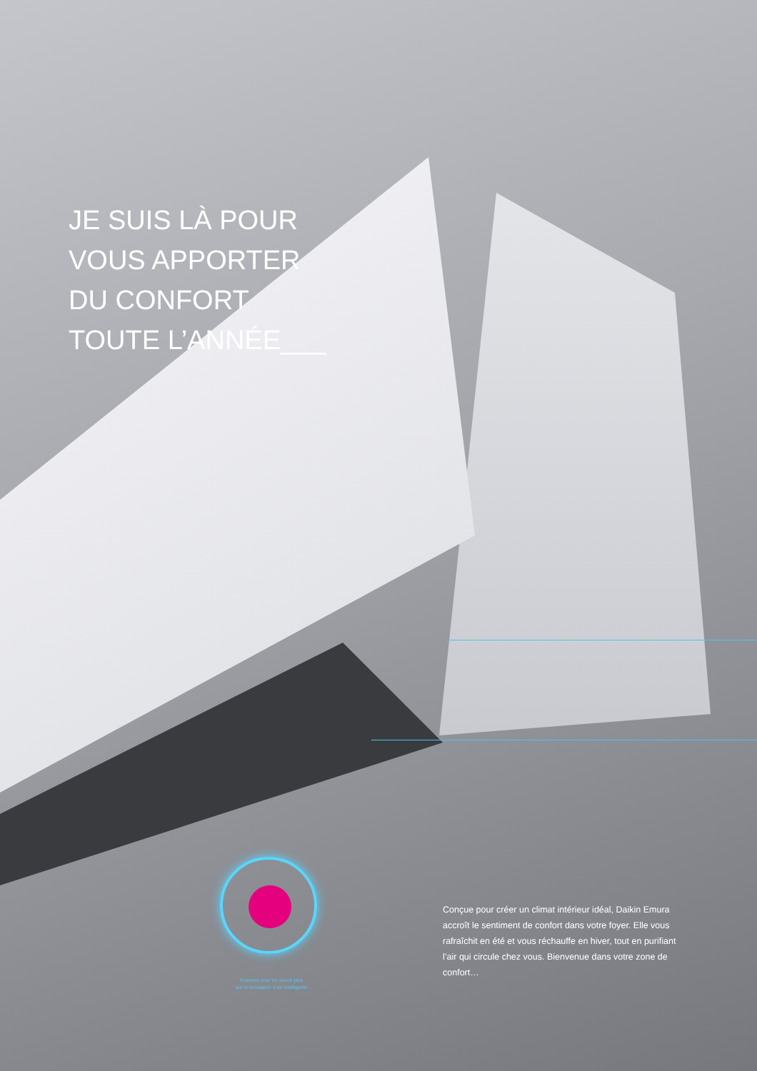JE SUIS LÀ POUR
VOUS APPORTER
DU CONFORT
TOUTE L’ANNÉE___
Scannez pour en savoir plus
sur la circulation d’air intelligente
Conçue pour créer un climat intérieur idéal, Daikin Emura accroît le sentiment de confort dans votre foyer. Elle vous rafraîchit en été et vous réchauffe en hiver, tout en purifiant l’air qui circule chez vous. Bienvenue dans votre zone de confort…